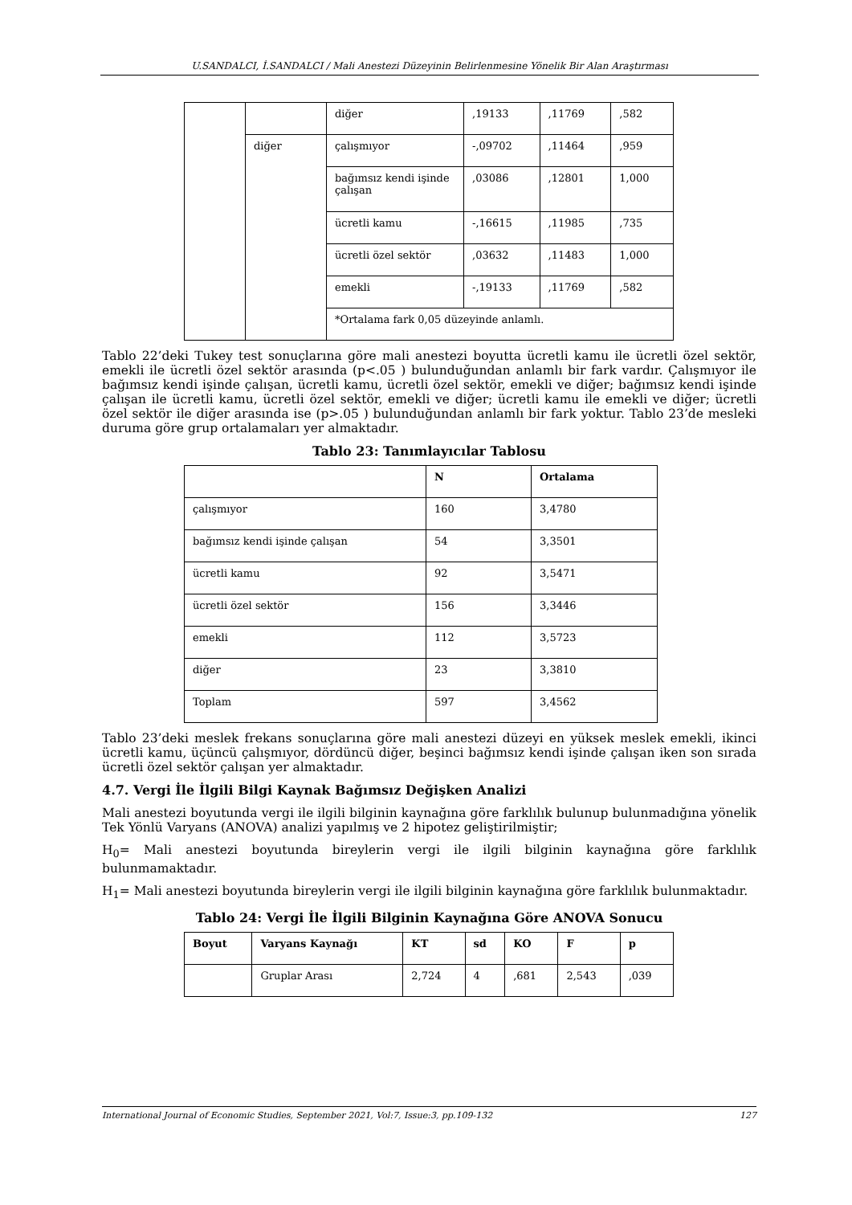U.SANDALCI, İ.SANDALCI / Mali Anestezi Düzeyinin Belirlenmesine Yönelik Bir Alan Araştırması
| | | diğer | ,19133 | ,11769 | ,582 |
| | diğer | çalışmıyor | -,09702 | ,11464 | ,959 |
| | | bağımsız kendi işinde çalışan | ,03086 | ,12801 | 1,000 |
| | | ücretli kamu | -,16615 | ,11985 | ,735 |
| | | ücretli özel sektör | ,03632 | ,11483 | 1,000 |
| | | emekli | -,19133 | ,11769 | ,582 |
| | | *Ortalama fark 0,05 düzeyinde anlamlı. | | | |
Tablo 22’deki Tukey test sonuçlarına göre mali anestezi boyutta ücretli kamu ile ücretli özel sektör, emekli ile ücretli özel sektör arasında (p<.05 ) bulunduğundan anlamlı bir fark vardır. Çalışmıyor ile bağımsız kendi işinde çalışan, ücretli kamu, ücretli özel sektör, emekli ve diğer; bağımsız kendi işinde çalışan ile ücretli kamu, ücretli özel sektör, emekli ve diğer; ücretli kamu ile emekli ve diğer; ücretli özel sektör ile diğer arasında ise (p>.05 ) bulunduğundan anlamlı bir fark yoktur. Tablo 23’de mesleki duruma göre grup ortalamaları yer almaktadır.
Tablo 23: Tanımlayıcılar Tablosu
| | N | Ortalama |
| --- | --- | --- |
| çalışmıyor | 160 | 3,4780 |
| bağımsız kendi işinde çalışan | 54 | 3,3501 |
| ücretli kamu | 92 | 3,5471 |
| ücretli özel sektör | 156 | 3,3446 |
| emekli | 112 | 3,5723 |
| diğer | 23 | 3,3810 |
| Toplam | 597 | 3,4562 |
Tablo 23’deki meslek frekans sonuçlarına göre mali anestezi düzeyi en yüksek meslek emekli, ikinci ücretli kamu, üçüncü çalışmıyor, dördüncü diğer, beşinci bağımsız kendi işinde çalışan iken son sırada ücretli özel sektör çalışan yer almaktadır.
4.7. Vergi İle İlgili Bilgi Kaynak Bağımsız Değişken Analizi
Mali anestezi boyutunda vergi ile ilgili bilginin kaynağına göre farklılık bulunup bulunmadığına yönelik Tek Yönlü Varyans (ANOVA) analizi yapılmış ve 2 hipotez geliştirilmiştir;
H<sub>0</sub>= Mali anestezi boyutunda bireylerin vergi ile ilgili bilginin kaynağına göre farklılık bulunmamaktadır.
H<sub>1</sub>= Mali anestezi boyutunda bireylerin vergi ile ilgili bilginin kaynağına göre farklılık bulunmaktadır.
Tablo 24: Vergi İle İlgili Bilginin Kaynağına Göre ANOVA Sonucu
| Boyut | Varyans Kaynağı | KT | sd | KO | F | p |
| --- | --- | --- | --- | --- | --- | --- |
| | Gruplar Arası | 2,724 | 4 | ,681 | 2,543 | ,039 |
International Journal of Economic Studies, September 2021, Vol:7, Issue:3, pp.109-132 127